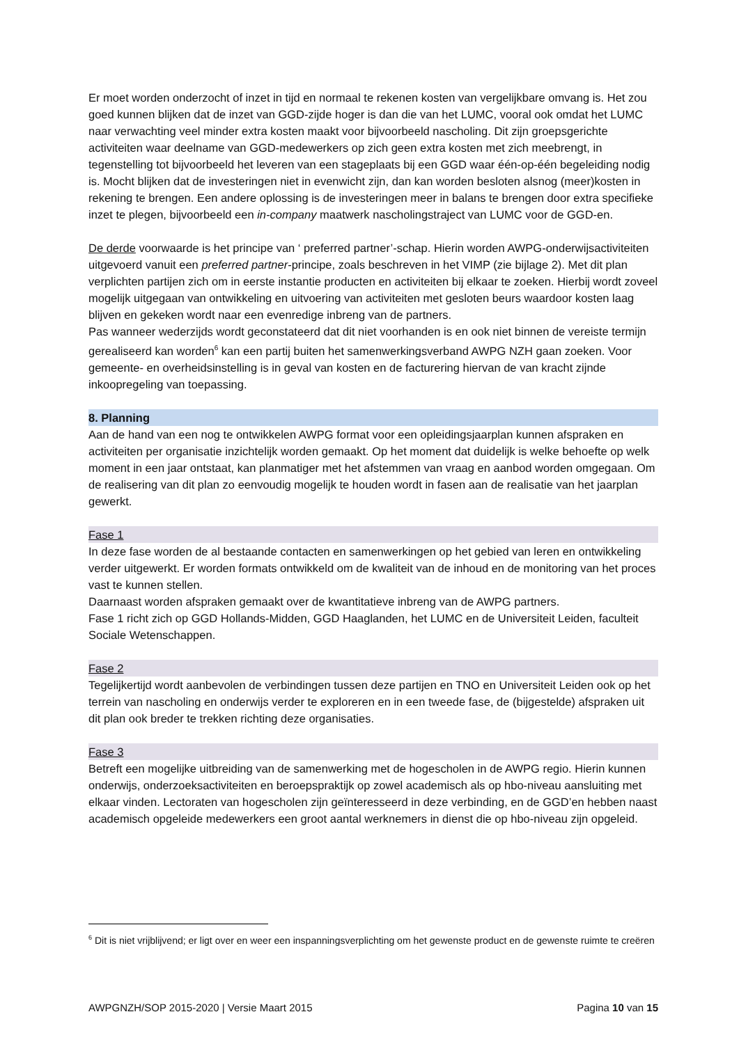Er moet worden onderzocht of inzet in tijd en normaal te rekenen kosten van vergelijkbare omvang is. Het zou goed kunnen blijken dat de inzet van GGD-zijde hoger is dan die van het LUMC, vooral ook omdat het LUMC naar verwachting veel minder extra kosten maakt voor bijvoorbeeld nascholing. Dit zijn groepsgerichte activiteiten waar deelname van GGD-medewerkers op zich geen extra kosten met zich meebrengt, in tegenstelling tot bijvoorbeeld het leveren van een stageplaats bij een GGD waar één-op-één begeleiding nodig is. Mocht blijken dat de investeringen niet in evenwicht zijn, dan kan worden besloten alsnog (meer)kosten in rekening te brengen. Een andere oplossing is de investeringen meer in balans te brengen door extra specifieke inzet te plegen, bijvoorbeeld een in-company maatwerk nascholingstraject van LUMC voor de GGD-en.
De derde voorwaarde is het principe van ‘ preferred partner’-schap. Hierin worden AWPG-onderwijsactiviteiten uitgevoerd vanuit een preferred partner-principe, zoals beschreven in het VIMP (zie bijlage 2). Met dit plan verplichten partijen zich om in eerste instantie producten en activiteiten bij elkaar te zoeken. Hierbij wordt zoveel mogelijk uitgegaan van ontwikkeling en uitvoering van activiteiten met gesloten beurs waardoor kosten laag blijven en gekeken wordt naar een evenredige inbreng van de partners.
Pas wanneer wederzijds wordt geconstateerd dat dit niet voorhanden is en ook niet binnen de vereiste termijn gerealiseerd kan worden<sup>6</sup> kan een partij buiten het samenwerkingsverband AWPG NZH gaan zoeken. Voor gemeente- en overheidsinstelling is in geval van kosten en de facturering hiervan de van kracht zijnde inkoopregeling van toepassing.
8. Planning
Aan de hand van een nog te ontwikkelen AWPG format voor een opleidingsjaarplan kunnen afspraken en activiteiten per organisatie inzichtelijk worden gemaakt. Op het moment dat duidelijk is welke behoefte op welk moment in een jaar ontstaat, kan planmatiger met het afstemmen van vraag en aanbod worden omgegaan. Om de realisering van dit plan zo eenvoudig mogelijk te houden wordt in fasen aan de realisatie van het jaarplan gewerkt.
Fase 1
In deze fase worden de al bestaande contacten en samenwerkingen op het gebied van leren en ontwikkeling verder uitgewerkt. Er worden formats ontwikkeld om de kwaliteit van de inhoud en de monitoring van het proces vast te kunnen stellen.
Daarnaast worden afspraken gemaakt over de kwantitatieve inbreng van de AWPG partners.
Fase 1 richt zich op GGD Hollands-Midden, GGD Haaglanden, het LUMC en de Universiteit Leiden, faculteit Sociale Wetenschappen.
Fase 2
Tegelijkertijd wordt aanbevolen de verbindingen tussen deze partijen en TNO en Universiteit Leiden ook op het terrein van nascholing en onderwijs verder te exploreren en in een tweede fase, de (bijgestelde) afspraken uit dit plan ook breder te trekken richting deze organisaties.
Fase 3
Betreft een mogelijke uitbreiding van de samenwerking met de hogescholen in de AWPG regio. Hierin kunnen onderwijs, onderzoeksactiviteiten en beroepspraktijk op zowel academisch als op hbo-niveau aansluiting met elkaar vinden. Lectoraten van hogescholen zijn geïnteresseerd in deze verbinding, en de GGD’en hebben naast academisch opgeleide medewerkers een groot aantal werknemers in dienst die op hbo-niveau zijn opgeleid.
<sup>6</sup> Dit is niet vrijblijvend; er ligt over en weer een inspanningsverplichting om het gewenste product en de gewenste ruimte te creëren
AWPGNZH/SOP 2015-2020 | Versie Maart 2015 Pagina 10 van 15